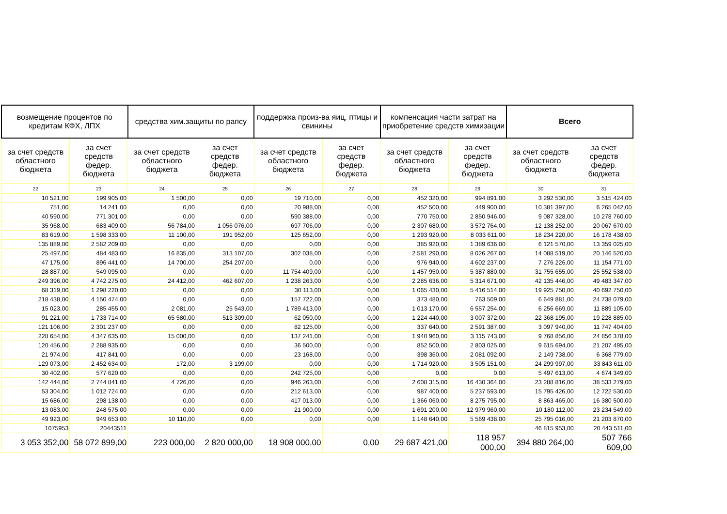| возмещение процентов по кредитам КФХ, ЛПХ | | средства хим.защиты по рапсу | | поддержка произ-ва яиц, птицы и свинины | | компенсация части затрат на приобретение средств химизации | | Всего | |
| --- | --- | --- | --- | --- | --- | --- | --- | --- | --- |
| за счет средств областного бюджета | за счет средств федер. бюджета | за счет средств областного бюджета | за счет средств федер. бюджета | за счет средств областного бюджета | за счет средств федер. бюджета | за счет средств областного бюджета | за счет средств федер. бюджета | за счет средств областного бюджета | за счет средств федер. бюджета |
| 22 | 23 | 24 | 25 | 26 | 27 | 28 | 29 | 30 | 31 |
| 10 521,00 | 199 905,00 | 1 500,00 | 0,00 | 19 710,00 | 0,00 | 452 320,00 | 994 891,00 | 3 292 530,00 | 3 515 424,00 |
| 751,00 | 14 241,00 | 0,00 | 0,00 | 20 988,00 | 0,00 | 452 500,00 | 449 900,00 | 10 381 397,00 | 6 265 042,00 |
| 40 590,00 | 771 301,00 | 0,00 | 0,00 | 590 388,00 | 0,00 | 770 750,00 | 2 850 946,00 | 9 087 328,00 | 10 278 760,00 |
| 35 968,00 | 683 409,00 | 56 784,00 | 1 056 076,00 | 697 706,00 | 0,00 | 2 307 680,00 | 3 572 764,00 | 12 138 252,00 | 20 067 670,00 |
| 83 619,00 | 1 598 333,00 | 11 100,00 | 191 952,00 | 125 652,00 | 0,00 | 1 293 920,00 | 8 033 611,00 | 18 234 220,00 | 16 178 438,00 |
| 135 889,00 | 2 582 209,00 | 0,00 | 0,00 | 0,00 | 0,00 | 385 920,00 | 1 389 636,00 | 6 121 570,00 | 13 359 025,00 |
| 25 497,00 | 484 483,00 | 16 835,00 | 313 107,00 | 302 038,00 | 0,00 | 2 581 290,00 | 8 026 267,00 | 14 088 519,00 | 20 146 520,00 |
| 47 175,00 | 896 441,00 | 14 700,00 | 254 207,00 | 0,00 | 0,00 | 976 940,00 | 4 602 237,00 | 7 276 226,00 | 11 154 771,00 |
| 28 887,00 | 549 095,00 | 0,00 | 0,00 | 11 754 409,00 | 0,00 | 1 457 950,00 | 5 387 880,00 | 31 755 655,00 | 25 552 538,00 |
| 249 396,00 | 4 742 275,00 | 24 412,00 | 462 607,00 | 1 238 263,00 | 0,00 | 2 285 636,00 | 5 314 671,00 | 42 135 446,00 | 49 483 347,00 |
| 68 319,00 | 1 298 220,00 | 0,00 | 0,00 | 30 113,00 | 0,00 | 1 065 430,00 | 5 416 514,00 | 19 925 750,00 | 40 692 750,00 |
| 218 438,00 | 4 150 474,00 | 0,00 | 0,00 | 157 722,00 | 0,00 | 373 480,00 | 763 509,00 | 6 649 881,00 | 24 738 079,00 |
| 15 023,00 | 285 455,00 | 2 081,00 | 25 543,00 | 1 789 413,00 | 0,00 | 1 013 170,00 | 6 557 254,00 | 6 256 669,00 | 11 889 105,00 |
| 91 221,00 | 1 733 714,00 | 65 580,00 | 513 309,00 | 62 050,00 | 0,00 | 1 224 440,00 | 3 007 372,00 | 22 368 195,00 | 19 228 885,00 |
| 121 106,00 | 2 301 237,00 | 0,00 | 0,00 | 82 125,00 | 0,00 | 337 640,00 | 2 591 387,00 | 3 097 940,00 | 11 747 404,00 |
| 228 654,00 | 4 347 635,00 | 15 000,00 | 0,00 | 137 241,00 | 0,00 | 1 940 960,00 | 3 115 743,00 | 9 768 856,00 | 24 856 378,00 |
| 120 456,00 | 2 288 935,00 | 0,00 | 0,00 | 36 500,00 | 0,00 | 852 500,00 | 2 803 025,00 | 9 615 694,00 | 21 207 495,00 |
| 21 974,00 | 417 841,00 | 0,00 | 0,00 | 23 168,00 | 0,00 | 398 360,00 | 2 081 092,00 | 2 149 738,00 | 6 368 779,00 |
| 129 073,00 | 2 452 634,00 | 172,00 | 3 199,00 | 0,00 | 0,00 | 1 714 920,00 | 3 505 151,00 | 24 299 997,00 | 33 843 611,00 |
| 30 402,00 | 577 620,00 | 0,00 | 0,00 | 242 725,00 | 0,00 | 0,00 | 0,00 | 5 497 613,00 | 4 674 349,00 |
| 142 444,00 | 2 744 841,00 | 4 726,00 | 0,00 | 946 263,00 | 0,00 | 2 608 315,00 | 16 430 364,00 | 23 288 816,00 | 38 533 279,00 |
| 53 304,00 | 1 012 724,00 | 0,00 | 0,00 | 212 613,00 | 0,00 | 987 400,00 | 5 237 593,00 | 15 795 426,00 | 12 722 530,00 |
| 15 686,00 | 298 138,00 | 0,00 | 0,00 | 417 013,00 | 0,00 | 1 366 060,00 | 8 275 795,00 | 8 863 465,00 | 16 380 500,00 |
| 13 083,00 | 248 575,00 | 0,00 | 0,00 | 21 900,00 | 0,00 | 1 691 200,00 | 12 979 960,00 | 10 180 112,00 | 23 234 549,00 |
| 49 923,00 | 949 653,00 | 10 110,00 | 0,00 | 0,00 | 0,00 | 1 148 640,00 | 5 569 438,00 | 25 795 016,00 | 21 203 870,00 |
| 1075953 | 20443511 | | | | | | | 46 815 953,00 | 20 443 511,00 |
| 3 053 352,00 | 58 072 899,00 | 223 000,00 | 2 820 000,00 | 18 908 000,00 | 0,00 | 29 687 421,00 | 118 957 000,00 | 394 880 264,00 | 507 766 609,00 |